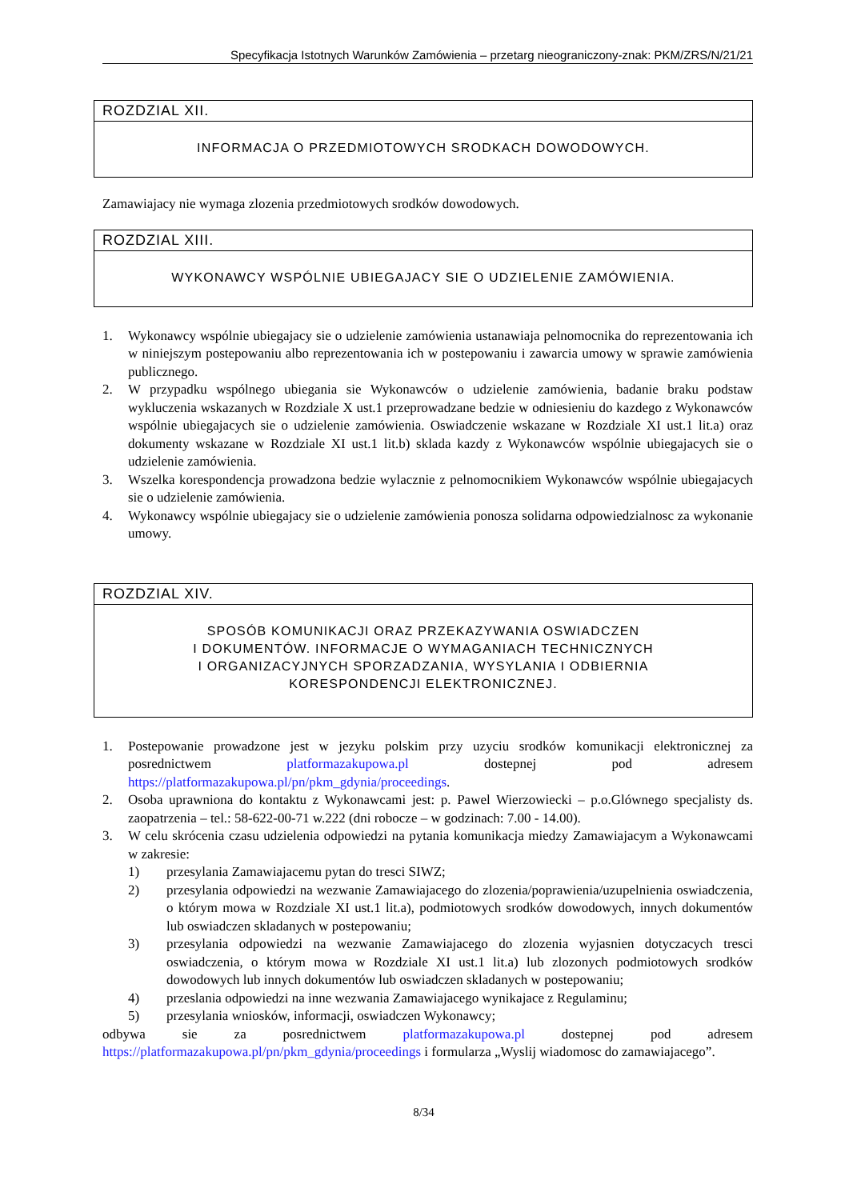Specyfikacja Istotnych Warunków Zamówienia – przetarg nieograniczony-znak: PKM/ZRS/N/21/21
ROZDZIAL XII.
INFORMACJA O PRZEDMIOTOWYCH SRODKACH DOWODOWYCH.
Zamawiajacy nie wymaga zlozenia przedmiotowych srodków dowodowych.
ROZDZIAL XIII.
WYKONAWCY WSPÓLNIE UBIEGAJACY SIE O UDZIELENIE ZAMÓWIENIA.
1. Wykonawcy wspólnie ubiegajacy sie o udzielenie zamówienia ustanawiaja pelnomocnika do reprezentowania ich w niniejszym postepowaniu albo reprezentowania ich w postepowaniu i zawarcia umowy w sprawie zamówienia publicznego.
2. W przypadku wspólnego ubiegania sie Wykonawców o udzielenie zamówienia, badanie braku podstaw wykluczenia wskazanych w Rozdziale X ust.1 przeprowadzane bedzie w odniesieniu do kazdego z Wykonawców wspólnie ubiegajacych sie o udzielenie zamówienia. Oswiadczenie wskazane w Rozdziale XI ust.1 lit.a) oraz dokumenty wskazane w Rozdziale XI ust.1 lit.b) sklada kazdy z Wykonawców wspólnie ubiegajacych sie o udzielenie zamówienia.
3. Wszelka korespondencja prowadzona bedzie wylacznie z pelnomocnikiem Wykonawców wspólnie ubiegajacych sie o udzielenie zamówienia.
4. Wykonawcy wspólnie ubiegajacy sie o udzielenie zamówienia ponosza solidarna odpowiedzialnosc za wykonanie umowy.
ROZDZIAL XIV.
SPOSÓB KOMUNIKACJI ORAZ PRZEKAZYWANIA OSWIADCZEN
I DOKUMENTÓW. INFORMACJE O WYMAGANIACH TECHNICZNYCH
I ORGANIZACYJNYCH SPORZADZANIA, WYSYLANIA I ODBIERNIA
KORESPONDENCJI ELEKTRONICZNEJ.
1. Postepowanie prowadzone jest w jezyku polskim przy uzyciu srodków komunikacji elektronicznej za posrednictwem platformazakupowa.pl dostepnej pod adresem https://platformazakupowa.pl/pn/pkm_gdynia/proceedings.
2. Osoba uprawniona do kontaktu z Wykonawcami jest: p. Pawel Wierzowiecki – p.o.Glównego specjalisty ds. zaopatrzenia – tel.: 58-622-00-71 w.222 (dni robocze – w godzinach: 7.00 - 14.00).
3. W celu skrócenia czasu udzielenia odpowiedzi na pytania komunikacja miedzy Zamawiajacym a Wykonawcami w zakresie:
1) przesylania Zamawiajacemu pytan do tresci SIWZ;
2) przesylania odpowiedzi na wezwanie Zamawiajacego do zlozenia/poprawienia/uzupelnienia oswiadczenia, o którym mowa w Rozdziale XI ust.1 lit.a), podmiotowych srodków dowodowych, innych dokumentów lub oswiadczen skladanych w postepowaniu;
3) przesylania odpowiedzi na wezwanie Zamawiajacego do zlozenia wyjasnien dotyczacych tresci oswiadczenia, o którym mowa w Rozdziale XI ust.1 lit.a) lub zlozonych podmiotowych srodków dowodowych lub innych dokumentów lub oswiadczen skladanych w postepowaniu;
4) przeslania odpowiedzi na inne wezwania Zamawiajacego wynikajace z Regulaminu;
5) przesylania wniosków, informacji, oswiadczen Wykonawcy;
odbywa sie za posrednictwem platformazakupowa.pl dostepnej pod adresem https://platformazakupowa.pl/pn/pkm_gdynia/proceedings i formularza „Wyslij wiadomosc do zamawiajacego”.
8/34